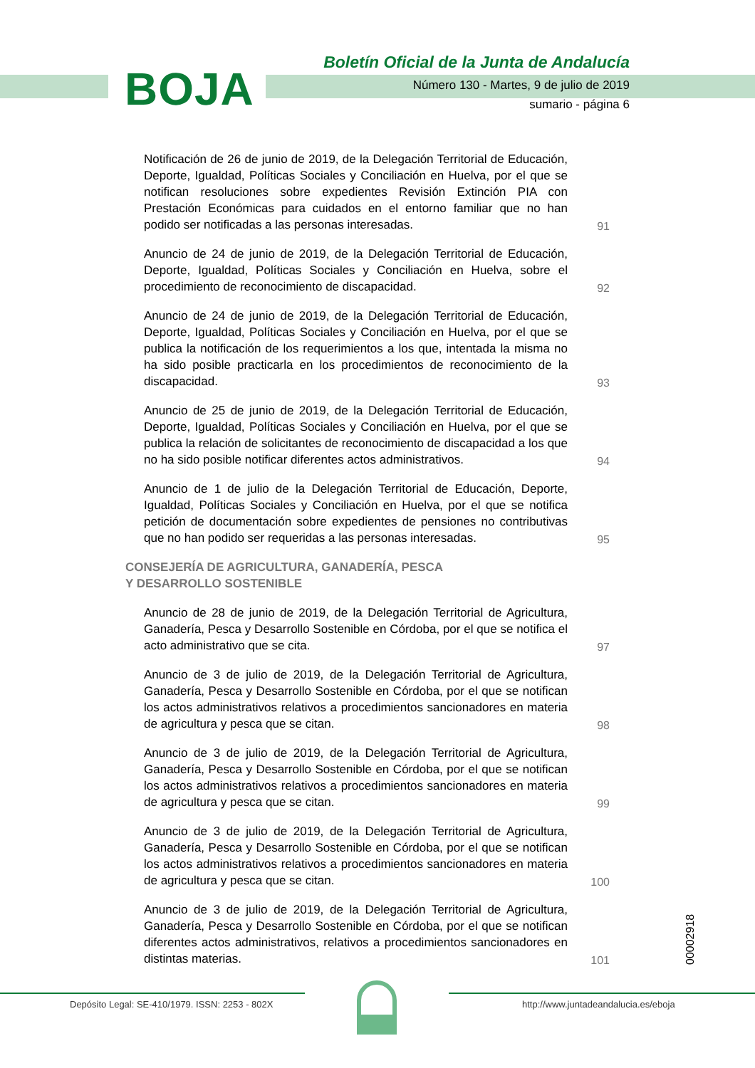BOJA
Boletín Oficial de la Junta de Andalucía
Número 130 - Martes, 9 de julio de 2019
sumario - página 6
Notificación de 26 de junio de 2019, de la Delegación Territorial de Educación, Deporte, Igualdad, Políticas Sociales y Conciliación en Huelva, por el que se notifican resoluciones sobre expedientes Revisión Extinción PIA con Prestación Económicas para cuidados en el entorno familiar que no han podido ser notificadas a las personas interesadas.
91
Anuncio de 24 de junio de 2019, de la Delegación Territorial de Educación, Deporte, Igualdad, Políticas Sociales y Conciliación en Huelva, sobre el procedimiento de reconocimiento de discapacidad.
92
Anuncio de 24 de junio de 2019, de la Delegación Territorial de Educación, Deporte, Igualdad, Políticas Sociales y Conciliación en Huelva, por el que se publica la notificación de los requerimientos a los que, intentada la misma no ha sido posible practicarla en los procedimientos de reconocimiento de la discapacidad.
93
Anuncio de 25 de junio de 2019, de la Delegación Territorial de Educación, Deporte, Igualdad, Políticas Sociales y Conciliación en Huelva, por el que se publica la relación de solicitantes de reconocimiento de discapacidad a los que no ha sido posible notificar diferentes actos administrativos.
94
Anuncio de 1 de julio de la Delegación Territorial de Educación, Deporte, Igualdad, Políticas Sociales y Conciliación en Huelva, por el que se notifica petición de documentación sobre expedientes de pensiones no contributivas que no han podido ser requeridas a las personas interesadas.
95
CONSEJERÍA DE AGRICULTURA, GANADERÍA, PESCA
Y DESARROLLO SOSTENIBLE
Anuncio de 28 de junio de 2019, de la Delegación Territorial de Agricultura, Ganadería, Pesca y Desarrollo Sostenible en Córdoba, por el que se notifica el acto administrativo que se cita.
97
Anuncio de 3 de julio de 2019, de la Delegación Territorial de Agricultura, Ganadería, Pesca y Desarrollo Sostenible en Córdoba, por el que se notifican los actos administrativos relativos a procedimientos sancionadores en materia de agricultura y pesca que se citan.
98
Anuncio de 3 de julio de 2019, de la Delegación Territorial de Agricultura, Ganadería, Pesca y Desarrollo Sostenible en Córdoba, por el que se notifican los actos administrativos relativos a procedimientos sancionadores en materia de agricultura y pesca que se citan.
99
Anuncio de 3 de julio de 2019, de la Delegación Territorial de Agricultura, Ganadería, Pesca y Desarrollo Sostenible en Córdoba, por el que se notifican los actos administrativos relativos a procedimientos sancionadores en materia de agricultura y pesca que se citan.
100
Anuncio de 3 de julio de 2019, de la Delegación Territorial de Agricultura, Ganadería, Pesca y Desarrollo Sostenible en Córdoba, por el que se notifican diferentes actos administrativos, relativos a procedimientos sancionadores en distintas materias.
101
00002918
Depósito Legal: SE-410/1979. ISSN: 2253 - 802X http://www.juntadeandalucia.es/eboja